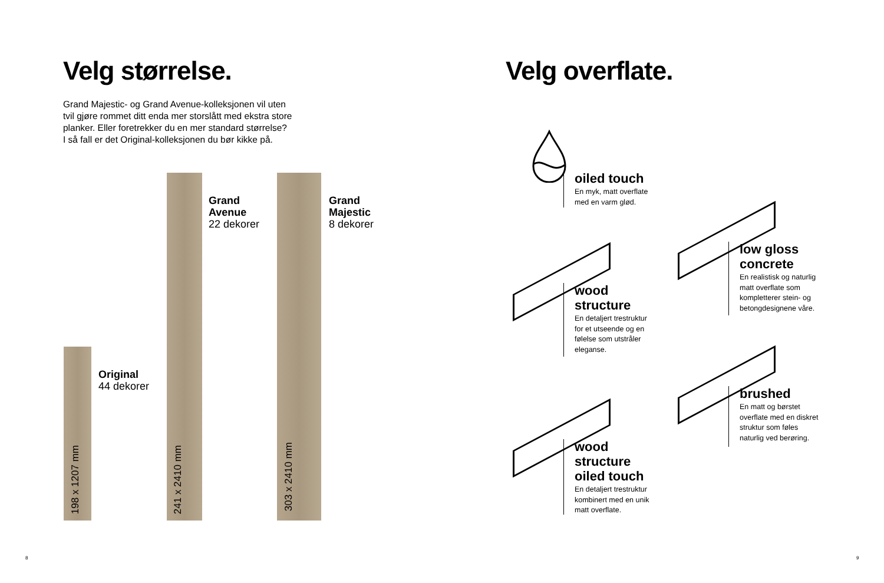Velg størrelse.
Grand Majestic- og Grand Avenue-kolleksjonen vil uten
tvil gjøre rommet ditt enda mer storslått med ekstra store
planker. Eller foretrekker du en mer standard størrelse?
I så fall er det Original-kolleksjonen du bør kikke på.
198 x 1207 mm
Original
44 dekorer
241 x 2410 mm
Grand
Avenue
22 dekorer
303 x 2410 mm
Grand
Majestic
8 dekorer
Velg overflate.
oiled touch
En myk, matt overflate
med en varm glød.
wood
structure
En detaljert trestruktur
for et utseende og en
følelse som utstråler
eleganse.
low gloss
concrete
En realistisk og naturlig
matt overflate som
kompletterer stein- og
betongdesignene våre.
brushed
En matt og børstet
overflate med en diskret
struktur som føles
naturlig ved berøring.
wood
structure
oiled touch
En detaljert trestruktur
kombinert med en unik
matt overflate.
8 9